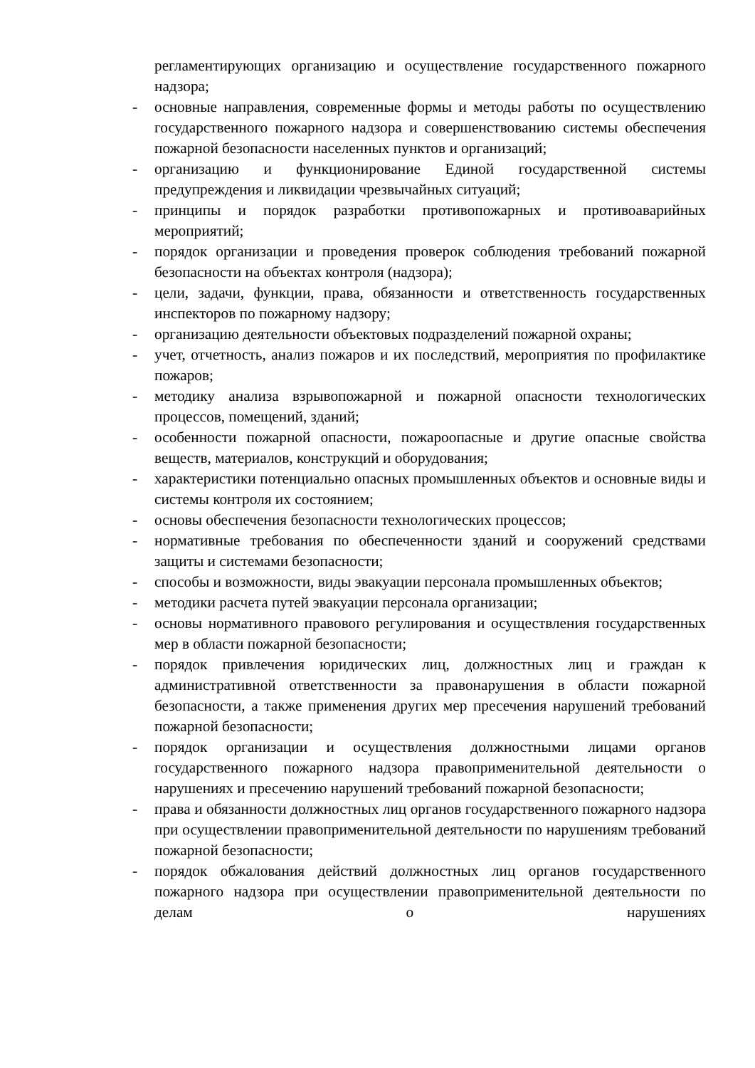регламентирующих организацию и осуществление государственного пожарного надзора;
- основные направления, современные формы и методы работы по осуществлению государственного пожарного надзора и совершенствованию системы обеспечения пожарной безопасности населенных пунктов и организаций;
- организацию и функционирование Единой государственной системы предупреждения и ликвидации чрезвычайных ситуаций;
- принципы и порядок разработки противопожарных и противоаварийных мероприятий;
- порядок организации и проведения проверок соблюдения требований пожарной безопасности на объектах контроля (надзора);
- цели, задачи, функции, права, обязанности и ответственность государственных инспекторов по пожарному надзору;
- организацию деятельности объектовых подразделений пожарной охраны;
- учет, отчетность, анализ пожаров и их последствий, мероприятия по профилактике пожаров;
- методику анализа взрывопожарной и пожарной опасности технологических процессов, помещений, зданий;
- особенности пожарной опасности, пожароопасные и другие опасные свойства веществ, материалов, конструкций и оборудования;
- характеристики потенциально опасных промышленных объектов и основные виды и системы контроля их состоянием;
- основы обеспечения безопасности технологических процессов;
- нормативные требования по обеспеченности зданий и сооружений средствами защиты и системами безопасности;
- способы и возможности, виды эвакуации персонала промышленных объектов;
- методики расчета путей эвакуации персонала организации;
- основы нормативного правового регулирования и осуществления государственных мер в области пожарной безопасности;
- порядок привлечения юридических лиц, должностных лиц и граждан к административной ответственности за правонарушения в области пожарной безопасности, а также применения других мер пресечения нарушений требований пожарной безопасности;
- порядок организации и осуществления должностными лицами органов государственного пожарного надзора правоприменительной деятельности о нарушениях и пресечению нарушений требований пожарной безопасности;
- права и обязанности должностных лиц органов государственного пожарного надзора при осуществлении правоприменительной деятельности по нарушениям требований пожарной безопасности;
- порядок обжалования действий должностных лиц органов государственного пожарного надзора при осуществлении правоприменительной деятельности по делам о нарушениях